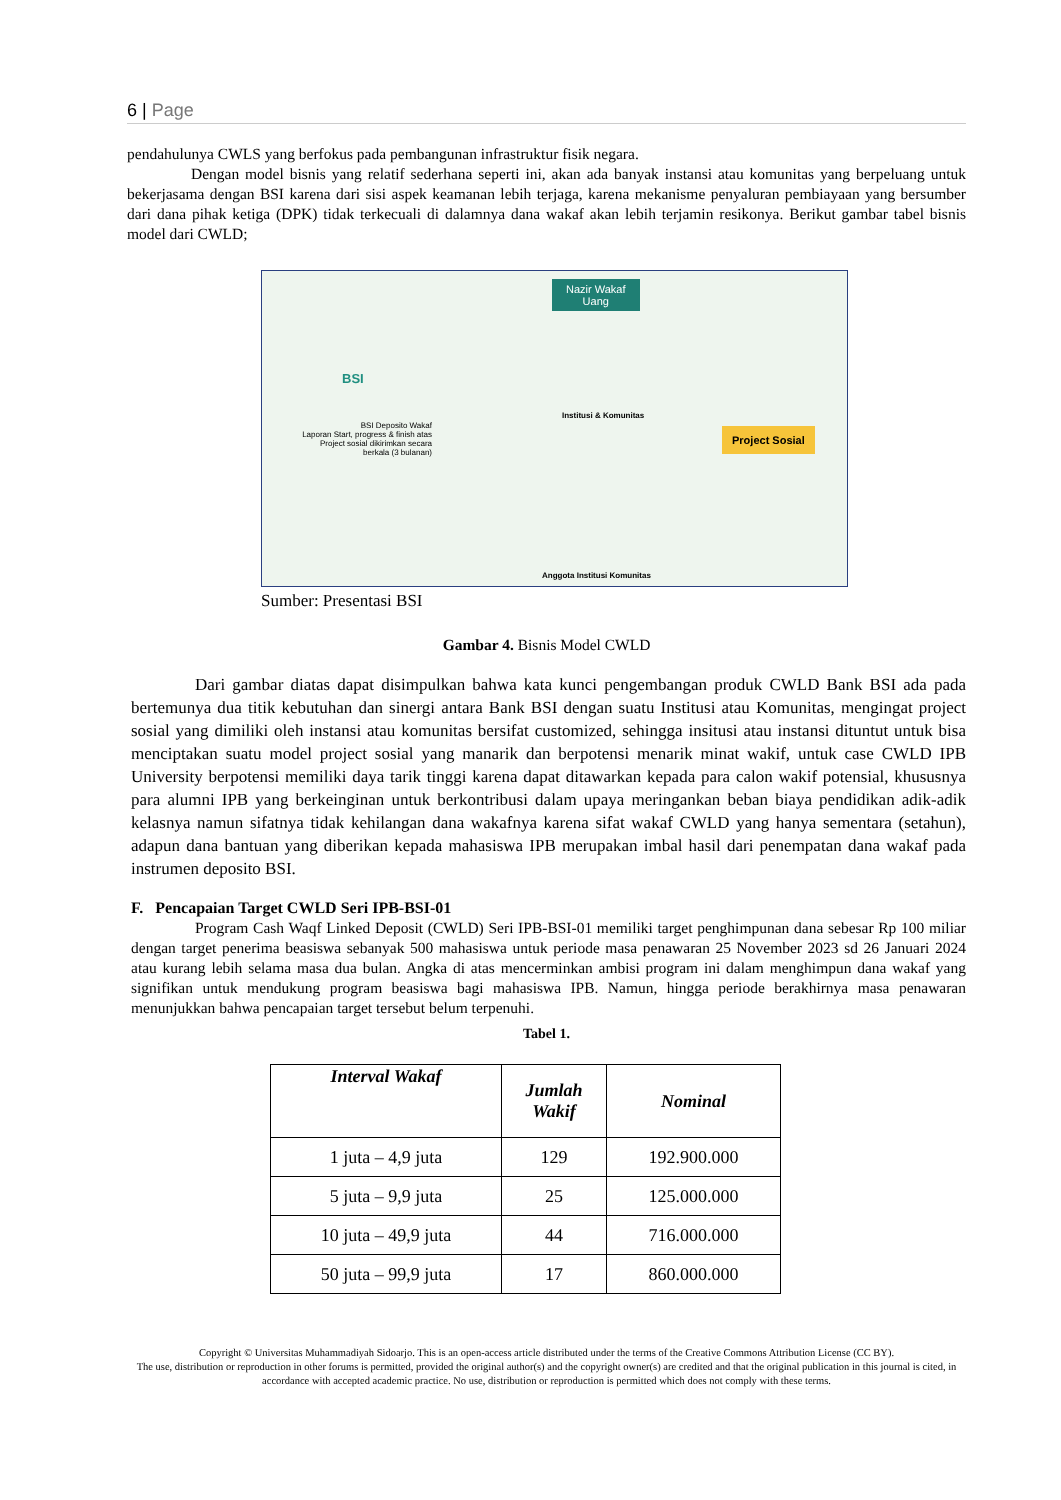6 | Page
pendahulunya CWLS yang berfokus pada pembangunan infrastruktur fisik negara.
Dengan model bisnis yang relatif sederhana seperti ini, akan ada banyak instansi atau komunitas yang berpeluang untuk bekerjasama dengan BSI karena dari sisi aspek keamanan lebih terjaga, karena mekanisme penyaluran pembiayaan yang bersumber dari dana pihak ketiga (DPK) tidak terkecuali di dalamnya dana wakaf akan lebih terjamin resikonya. Berikut gambar tabel bisnis model dari CWLD;
Nazir Wakaf
Uang
BSI
BSI Deposito Wakaf
Laporan Start, progress & finish atas Project sosial dikirimkan secara berkala (3 bulanan)
Institusi & Komunitas
Project Sosial
Anggota Institusi Komunitas
Sumber: Presentasi BSI
Gambar 4. Bisnis Model CWLD
Dari gambar diatas dapat disimpulkan bahwa kata kunci pengembangan produk CWLD Bank BSI ada pada bertemunya dua titik kebutuhan dan sinergi antara Bank BSI dengan suatu Institusi atau Komunitas, mengingat project sosial yang dimiliki oleh instansi atau komunitas bersifat customized, sehingga insitusi atau instansi dituntut untuk bisa menciptakan suatu model project sosial yang manarik dan berpotensi menarik minat wakif, untuk case CWLD IPB University berpotensi memiliki daya tarik tinggi karena dapat ditawarkan kepada para calon wakif potensial, khususnya para alumni IPB yang berkeinginan untuk berkontribusi dalam upaya meringankan beban biaya pendidikan adik-adik kelasnya namun sifatnya tidak kehilangan dana wakafnya karena sifat wakaf CWLD yang hanya sementara (setahun), adapun dana bantuan yang diberikan kepada mahasiswa IPB merupakan imbal hasil dari penempatan dana wakaf pada instrumen deposito BSI.
F. Pencapaian Target CWLD Seri IPB-BSI-01
Program Cash Waqf Linked Deposit (CWLD) Seri IPB-BSI-01 memiliki target penghimpunan dana sebesar Rp 100 miliar dengan target penerima beasiswa sebanyak 500 mahasiswa untuk periode masa penawaran 25 November 2023 sd 26 Januari 2024 atau kurang lebih selama masa dua bulan. Angka di atas mencerminkan ambisi program ini dalam menghimpun dana wakaf yang signifikan untuk mendukung program beasiswa bagi mahasiswa IPB. Namun, hingga periode berakhirnya masa penawaran menunjukkan bahwa pencapaian target tersebut belum terpenuhi.
Tabel 1.
| Interval Wakaf | Jumlah Wakif | Nominal |
| --- | --- | --- |
| 1 juta – 4,9 juta | 129 | 192.900.000 |
| 5 juta – 9,9 juta | 25 | 125.000.000 |
| 10 juta – 49,9 juta | 44 | 716.000.000 |
| 50 juta – 99,9 juta | 17 | 860.000.000 |
Copyright © Universitas Muhammadiyah Sidoarjo. This is an open-access article distributed under the terms of the Creative Commons Attribution License (CC BY).
The use, distribution or reproduction in other forums is permitted, provided the original author(s) and the copyright owner(s) are credited and that the original publication in this journal is cited, in accordance with accepted academic practice. No use, distribution or reproduction is permitted which does not comply with these terms.